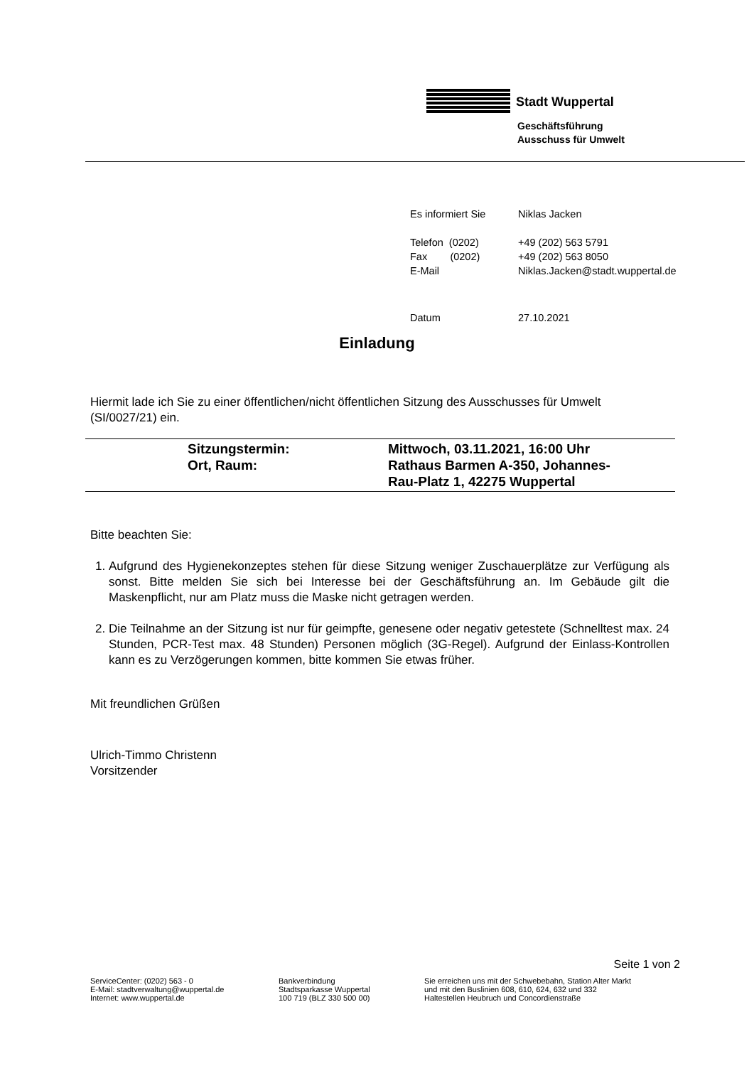Stadt Wuppertal
Geschäftsführung
Ausschuss für Umwelt
| Es informiert Sie | Niklas Jacken |
| Telefon (0202) | +49 (202) 563 5791 |
| Fax (0202) | +49 (202) 563 8050 |
| E-Mail | Niklas.Jacken@stadt.wuppertal.de |
| Datum | 27.10.2021 |
Einladung
Hiermit lade ich Sie zu einer öffentlichen/nicht öffentlichen Sitzung des Ausschusses für Umwelt (SI/0027/21) ein.
| | Sitzungstermin: Ort, Raum: | Mittwoch, 03.11.2021, 16:00 Uhr Rathaus Barmen A-350, Johannes- Rau-Platz 1, 42275 Wuppertal |
Bitte beachten Sie:
1. Aufgrund des Hygienekonzeptes stehen für diese Sitzung weniger Zuschauerplätze zur Verfügung als sonst. Bitte melden Sie sich bei Interesse bei der Geschäftsführung an. Im Gebäude gilt die Maskenpflicht, nur am Platz muss die Maske nicht getragen werden.
2. Die Teilnahme an der Sitzung ist nur für geimpfte, genesene oder negativ getestete (Schnelltest max. 24 Stunden, PCR-Test max. 48 Stunden) Personen möglich (3G-Regel). Aufgrund der Einlass-Kontrollen kann es zu Verzögerungen kommen, bitte kommen Sie etwas früher.
Mit freundlichen Grüßen
Ulrich-Timmo Christenn
Vorsitzender
Seite 1 von 2
ServiceCenter: (0202) 563 - 0
E-Mail: stadtverwaltung@wuppertal.de
Internet: www.wuppertal.de
Bankverbindung
Stadtsparkasse Wuppertal
100 719 (BLZ 330 500 00)
Sie erreichen uns mit der Schwebebahn, Station Alter Markt
und mit den Buslinien 608, 610, 624, 632 und 332
Haltestellen Heubruch und Concordienstraße